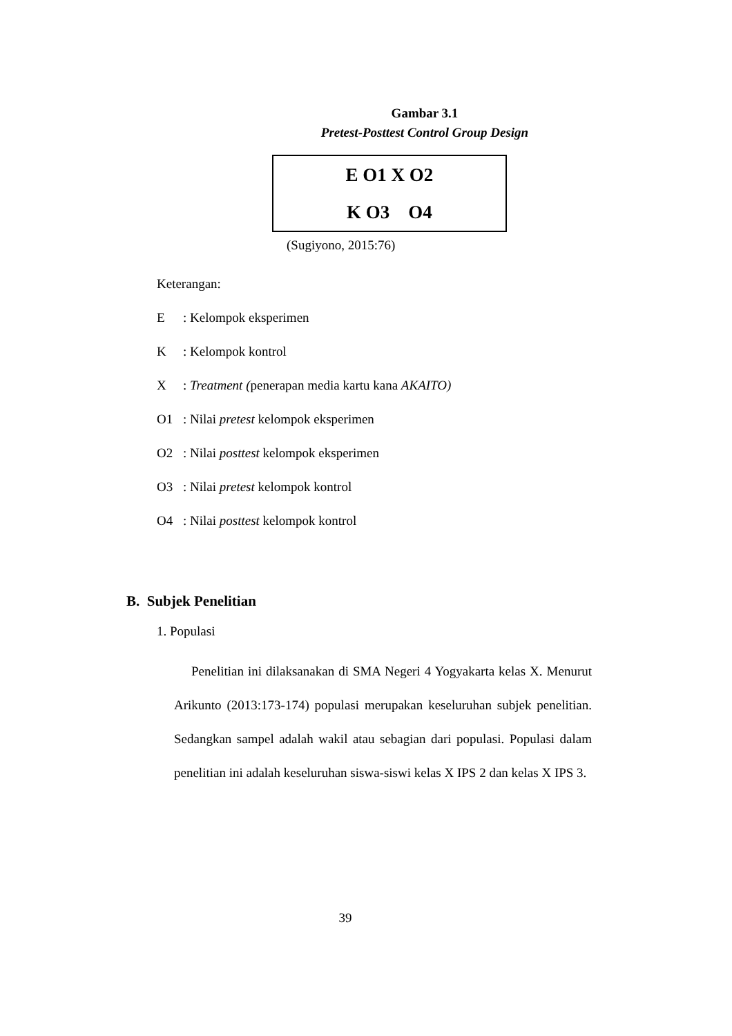Gambar 3.1
Pretest-Posttest Control Group Design
E O1 X O2
K O3 O4
(Sugiyono, 2015:76)
Keterangan:
E: Kelompok eksperimen
K: Kelompok kontrol
X: Treatment (penerapan media kartu kana AKAITO)
O1: Nilai pretest kelompok eksperimen
O2: Nilai posttest kelompok eksperimen
O3: Nilai pretest kelompok kontrol
O4: Nilai posttest kelompok kontrol
B. Subjek Penelitian
1. Populasi
Penelitian ini dilaksanakan di SMA Negeri 4 Yogyakarta kelas X. Menurut Arikunto (2013:173-174) populasi merupakan keseluruhan subjek penelitian. Sedangkan sampel adalah wakil atau sebagian dari populasi. Populasi dalam penelitian ini adalah keseluruhan siswa-siswi kelas X IPS 2 dan kelas X IPS 3.
39